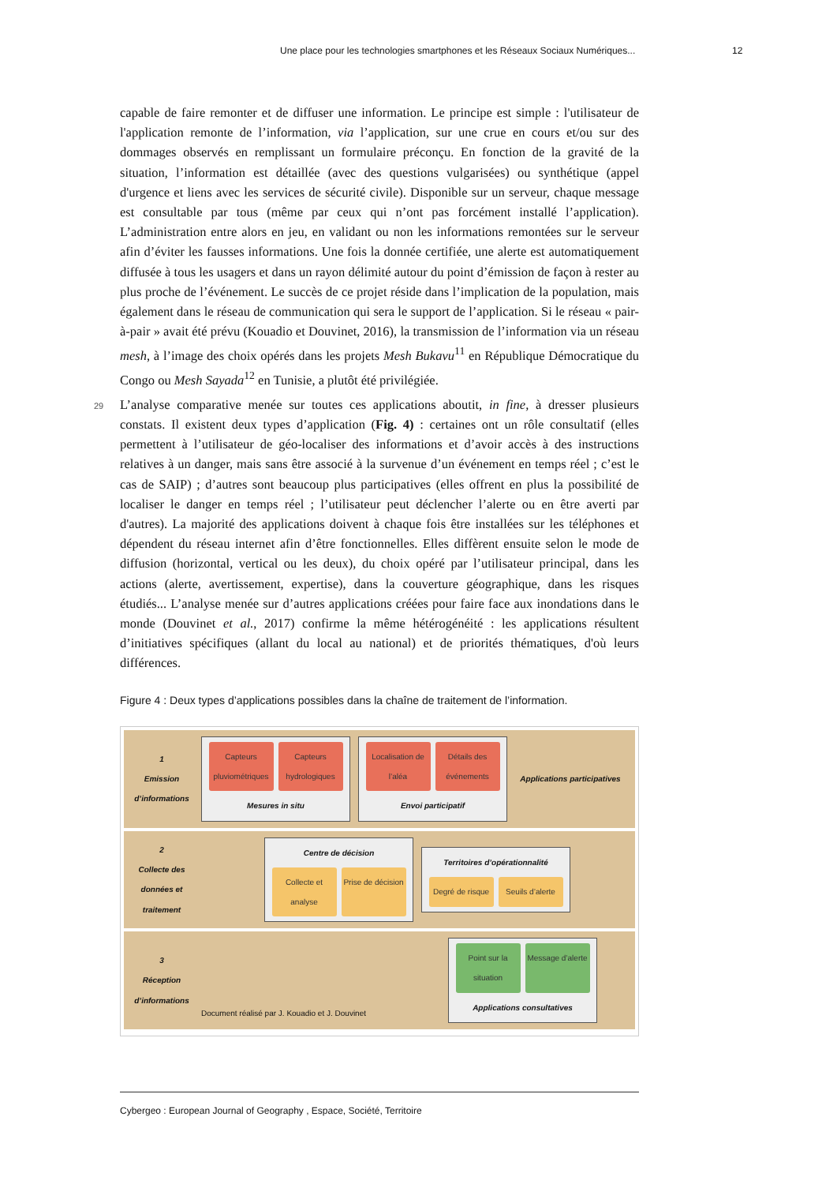Une place pour les technologies smartphones et les Réseaux Sociaux Numériques... 12
capable de faire remonter et de diffuser une information. Le principe est simple : l'utilisateur de l'application remonte de l’information, via l’application, sur une crue en cours et/ou sur des dommages observés en remplissant un formulaire préconçu. En fonction de la gravité de la situation, l’information est détaillée (avec des questions vulgarisées) ou synthétique (appel d'urgence et liens avec les services de sécurité civile). Disponible sur un serveur, chaque message est consultable par tous (même par ceux qui n’ont pas forcément installé l’application). L’administration entre alors en jeu, en validant ou non les informations remontées sur le serveur afin d’éviter les fausses informations. Une fois la donnée certifiée, une alerte est automatiquement diffusée à tous les usagers et dans un rayon délimité autour du point d’émission de façon à rester au plus proche de l’événement. Le succès de ce projet réside dans l’implication de la population, mais également dans le réseau de communication qui sera le support de l’application. Si le réseau « pair-à-pair » avait été prévu (Kouadio et Douvinet, 2016), la transmission de l’information via un réseau mesh, à l’image des choix opérés dans les projets Mesh Bukavu<sup>11</sup> en République Démocratique du Congo ou Mesh Sayada<sup>12</sup> en Tunisie, a plutôt été privilégiée.
29
L’analyse comparative menée sur toutes ces applications aboutit, in fine, à dresser plusieurs constats. Il existent deux types d’application (Fig. 4) : certaines ont un rôle consultatif (elles permettent à l’utilisateur de géo-localiser des informations et d’avoir accès à des instructions relatives à un danger, mais sans être associé à la survenue d’un événement en temps réel ; c’est le cas de SAIP) ; d’autres sont beaucoup plus participatives (elles offrent en plus la possibilité de localiser le danger en temps réel ; l’utilisateur peut déclencher l’alerte ou en être averti par d'autres). La majorité des applications doivent à chaque fois être installées sur les téléphones et dépendent du réseau internet afin d’être fonctionnelles. Elles diffèrent ensuite selon le mode de diffusion (horizontal, vertical ou les deux), du choix opéré par l’utilisateur principal, dans les actions (alerte, avertissement, expertise), dans la couverture géographique, dans les risques étudiés... L’analyse menée sur d’autres applications créées pour faire face aux inondations dans le monde (Douvinet et al., 2017) confirme la même hétérogénéité : les applications résultent d’initiatives spécifiques (allant du local au national) et de priorités thématiques, d'où leurs différences.
Figure 4 : Deux types d’applications possibles dans la chaîne de traitement de l’information.
1
Emission d’informations
Capteurs pluviométriques
Capteurs hydrologiques
Mesures in situ
Localisation de l’aléa
Détails des événements
Envoi participatif
Applications participatives
2
Collecte des données et traitement
Centre de décision
Collecte et analyse
Prise de décision
Territoires d’opérationnalité
Degré de risque
Seuils d’alerte
3
Réception d’informations
Document réalisé par J. Kouadio et J. Douvinet
Point sur la situation
Message d’alerte
Applications consultatives
Cybergeo : European Journal of Geography , Espace, Société, Territoire